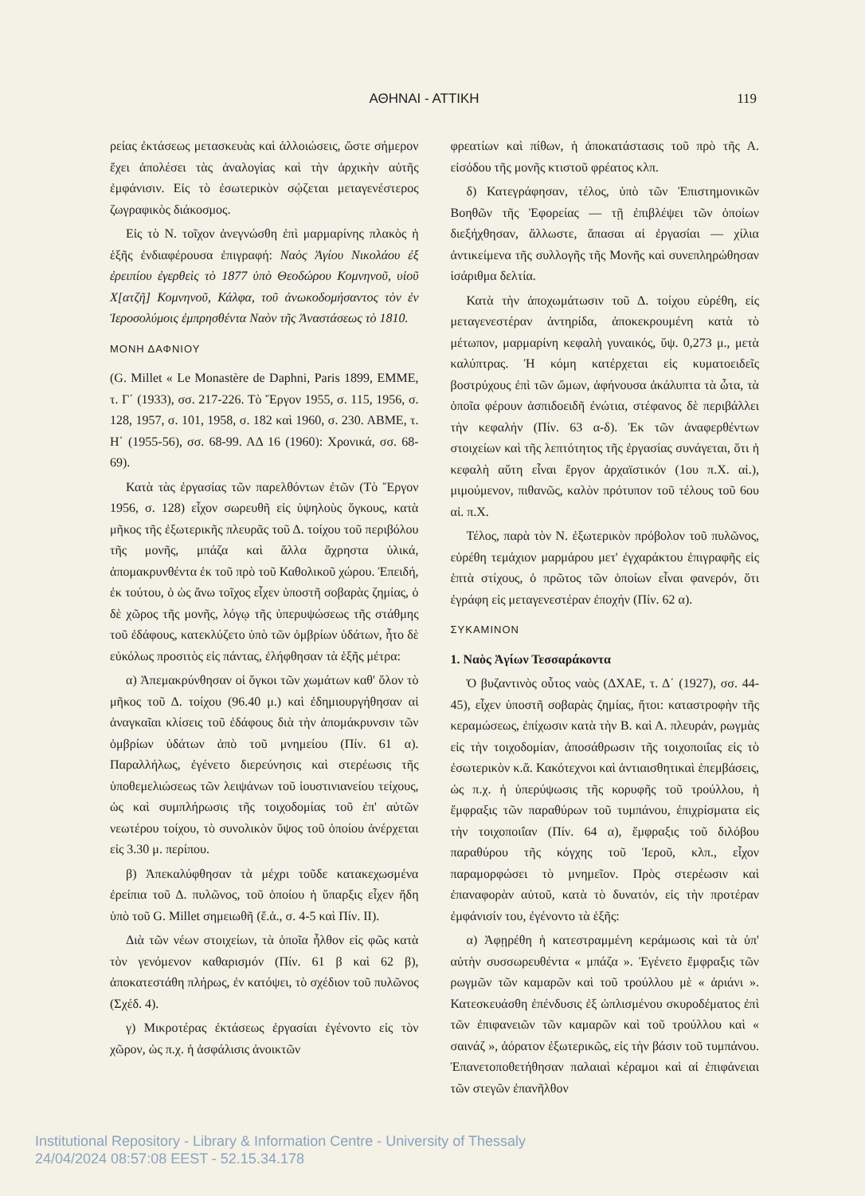ΑΘΗΝΑΙ - ΑΤΤΙΚΗ 119
ρείας ἐκτάσεως μετασκευὰς καὶ ἀλλοιώσεις, ὥστε σήμερον ἔχει ἀπολέσει τὰς ἀναλογίας καὶ τὴν ἀρχικὴν αὐτῆς ἐμφάνισιν. Εἰς τὸ ἐσωτερικὸν σῴζεται μεταγενέστερος ζωγραφικὸς διάκοσμος.
Εἰς τὸ Ν. τοῖχον ἀνεγνώσθη ἐπὶ μαρμαρίνης πλακὸς ἡ ἑξῆς ἐνδιαφέρουσα ἐπιγραφή: Ναὸς Ἁγίου Νικολάου ἐξ ἐρειπίου ἐγερθεὶς τὸ 1877 ὑπὸ Θεοδώρου Κομνηνοῦ, υἱοῦ Χ[ατζῆ] Κομνηνοῦ, Κάλφα, τοῦ ἀνωκοδομήσαντος τὸν ἐν Ἱεροσολύμοις ἐμπρησθέντα Ναὸν τῆς Ἀναστάσεως τὸ 1810.
ΜΟΝΗ ΔΑΦΝΙΟΥ
(G. Millet « Le Monastère de Daphni, Paris 1899, ΕΜΜΕ, τ. Γ΄ (1933), σσ. 217-226. Τὸ Ἔργον 1955, σ. 115, 1956, σ. 128, 1957, σ. 101, 1958, σ. 182 καὶ 1960, σ. 230. ΑΒΜΕ, τ. Η΄ (1955-56), σσ. 68-99. ΑΔ 16 (1960): Χρονικά, σσ. 68-69).
Κατὰ τὰς ἐργασίας τῶν παρελθόντων ἐτῶν (Τὸ Ἔργον 1956, σ. 128) εἶχον σωρευθῆ εἰς ὑψηλοὺς ὄγκους, κατὰ μῆκος τῆς ἐξωτερικῆς πλευρᾶς τοῦ Δ. τοίχου τοῦ περιβόλου τῆς μονῆς, μπάζα καὶ ἄλλα ἄχρηστα ὑλικά, ἀπομακρυνθέντα ἐκ τοῦ πρὸ τοῦ Καθολικοῦ χώρου. Ἐπειδή, ἐκ τούτου, ὁ ὡς ἄνω τοῖχος εἶχεν ὑποστῆ σοβαρὰς ζημίας, ὁ δὲ χῶρος τῆς μονῆς, λόγῳ τῆς ὑπερυψώσεως τῆς στάθμης τοῦ ἐδάφους, κατεκλύζετο ὑπὸ τῶν ὀμβρίων ὑδάτων, ἦτο δὲ εὐκόλως προσιτὸς εἰς πάντας, ἐλήφθησαν τὰ ἑξῆς μέτρα:
α) Ἀπεμακρύνθησαν οἱ ὄγκοι τῶν χωμάτων καθ' ὅλον τὸ μῆκος τοῦ Δ. τοίχου (96.40 μ.) καὶ ἐδημιουργήθησαν αἱ ἀναγκαῖαι κλίσεις τοῦ ἐδάφους διὰ τὴν ἀπομάκρυνσιν τῶν ὀμβρίων ὑδάτων ἀπὸ τοῦ μνημείου (Πίν. 61 α). Παραλλήλως, ἐγένετο διερεύνησις καὶ στερέωσις τῆς ὑποθεμελιώσεως τῶν λειψάνων τοῦ ἰουστινιανείου τείχους, ὡς καὶ συμπλήρωσις τῆς τοιχοδομίας τοῦ ἐπ' αὐτῶν νεωτέρου τοίχου, τὸ συνολικὸν ὕψος τοῦ ὁποίου ἀνέρχεται εἰς 3.30 μ. περίπου.
β) Ἀπεκαλύφθησαν τὰ μέχρι τοῦδε κατακεχωσμένα ἐρείπια τοῦ Δ. πυλῶνος, τοῦ ὁποίου ἡ ὕπαρξις εἶχεν ἤδη ὑπὸ τοῦ G. Millet σημειωθῆ (ἔ.ἀ., σ. 4-5 καὶ Πίν. ΙΙ).
Διὰ τῶν νέων στοιχείων, τὰ ὁποῖα ἦλθον εἰς φῶς κατὰ τὸν γενόμενον καθαρισμόν (Πίν. 61 β καὶ 62 β), ἀποκατεστάθη πλήρως, ἐν κατόψει, τὸ σχέδιον τοῦ πυλῶνος (Σχέδ. 4).
γ) Μικροτέρας ἐκτάσεως ἐργασίαι ἐγένοντο εἰς τὸν χῶρον, ὡς π.χ. ἡ ἀσφάλισις ἀνοικτῶν
φρεατίων καὶ πίθων, ἡ ἀποκατάστασις τοῦ πρὸ τῆς Α. εἰσόδου τῆς μονῆς κτιστοῦ φρέατος κλπ.
δ) Κατεγράφησαν, τέλος, ὑπὸ τῶν Ἐπιστημονικῶν Βοηθῶν τῆς Ἐφορείας — τῇ ἐπιβλέψει τῶν ὁποίων διεξήχθησαν, ἄλλωστε, ἅπασαι αἱ ἐργασίαι — χίλια ἀντικείμενα τῆς συλλογῆς τῆς Μονῆς καὶ συνεπληρώθησαν ἰσάριθμα δελτία.
Κατὰ τὴν ἀποχωμάτωσιν τοῦ Δ. τοίχου εὑρέθη, εἰς μεταγενεστέραν ἀντηρίδα, ἀποκεκρουμένη κατὰ τὸ μέτωπον, μαρμαρίνη κεφαλὴ γυναικός, ὕψ. 0,273 μ., μετὰ καλύπτρας. Ἡ κόμη κατέρχεται εἰς κυματοειδεῖς βοστρύχους ἐπὶ τῶν ὤμων, ἀφήνουσα ἀκάλυπτα τὰ ὦτα, τὰ ὁποῖα φέρουν ἀσπιδοειδῆ ἐνώτια, στέφανος δὲ περιβάλλει τὴν κεφαλήν (Πίν. 63 α-δ). Ἐκ τῶν ἀναφερθέντων στοιχείων καὶ τῆς λεπτότητος τῆς ἐργασίας συνάγεται, ὅτι ἡ κεφαλὴ αὕτη εἶναι ἔργον ἀρχαϊστικόν (1ου π.Χ. αἰ.), μιμούμενον, πιθανῶς, καλὸν πρότυπον τοῦ τέλους τοῦ 6ου αἰ. π.Χ.
Τέλος, παρὰ τὸν Ν. ἐξωτερικὸν πρόβολον τοῦ πυλῶνος, εὑρέθη τεμάχιον μαρμάρου μετ' ἐγχαράκτου ἐπιγραφῆς εἰς ἑπτὰ στίχους, ὁ πρῶτος τῶν ὁποίων εἶναι φανερόν, ὅτι ἐγράφη εἰς μεταγενεστέραν ἐποχήν (Πίν. 62 α).
ΣΥΚΑΜΙΝΟΝ
1. Ναὸς Ἁγίων Τεσσαράκοντα
Ὁ βυζαντινὸς οὗτος ναὸς (ΔΧΑΕ, τ. Δ΄ (1927), σσ. 44-45), εἶχεν ὑποστῆ σοβαρὰς ζημίας, ἤτοι: καταστροφὴν τῆς κεραμώσεως, ἐπίχωσιν κατὰ τὴν Β. καὶ Α. πλευράν, ρωγμὰς εἰς τὴν τοιχοδομίαν, ἀποσάθρωσιν τῆς τοιχοποιΐας εἰς τὸ ἐσωτερικὸν κ.ἄ. Κακότεχνοι καὶ ἀντιαισθητικαὶ ἐπεμβάσεις, ὡς π.χ. ἡ ὑπερύψωσις τῆς κορυφῆς τοῦ τρούλλου, ἡ ἔμφραξις τῶν παραθύρων τοῦ τυμπάνου, ἐπιχρίσματα εἰς τὴν τοιχοποιΐαν (Πίν. 64 α), ἔμφραξις τοῦ διλόβου παραθύρου τῆς κόγχης τοῦ Ἱεροῦ, κλπ., εἶχον παραμορφώσει τὸ μνημεῖον. Πρὸς στερέωσιν καὶ ἐπαναφορὰν αὐτοῦ, κατὰ τὸ δυνατόν, εἰς τὴν προτέραν ἐμφάνισίν του, ἐγένοντο τὰ ἑξῆς:
α) Ἀφῃρέθη ἡ κατεστραμμένη κεράμωσις καὶ τὰ ὑπ' αὐτὴν συσσωρευθέντα « μπάζα ». Ἐγένετο ἔμφραξις τῶν ρωγμῶν τῶν καμαρῶν καὶ τοῦ τρούλλου μὲ « ἀριάνι ». Κατεσκευάσθη ἐπένδυσις ἐξ ὡπλισμένου σκυροδέματος ἐπὶ τῶν ἐπιφανειῶν τῶν καμαρῶν καὶ τοῦ τρούλλου καὶ « σαινάζ », ἀόρατον ἐξωτερικῶς, εἰς τὴν βάσιν τοῦ τυμπάνου. Ἐπανετοποθετήθησαν παλαιαὶ κέραμοι καὶ αἱ ἐπιφάνειαι τῶν στεγῶν ἐπανῆλθον
Institutional Repository - Library & Information Centre - University of Thessaly
24/04/2024 08:57:08 EEST - 52.15.34.178